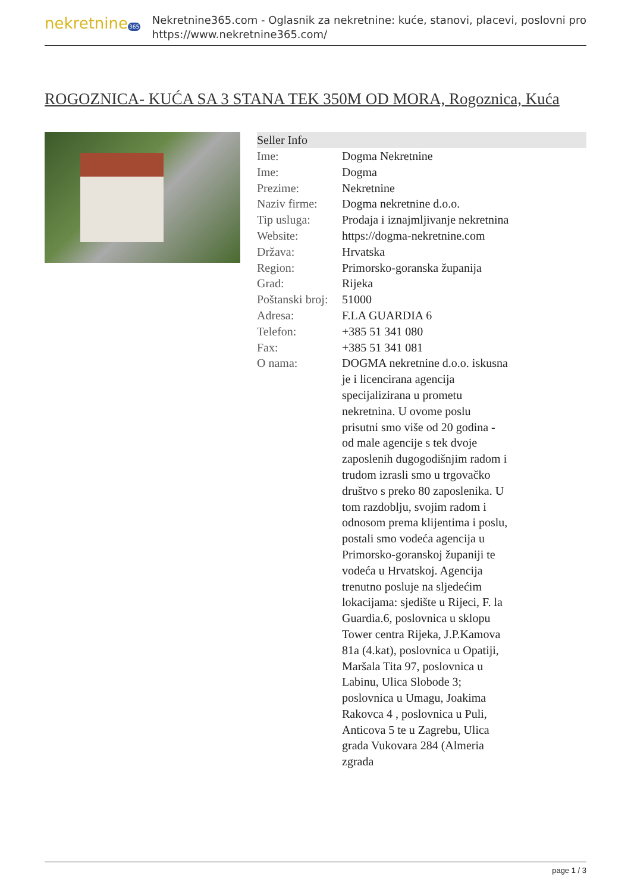nekretnine365
Nekretnine365.com - Oglasnik za nekretnine: kuće, stanovi, placevi, poslovni pro
https://www.nekretnine365.com/
ROGOZNICA- KUĆA SA 3 STANA TEK 350M OD MORA, Rogoznica, Kuća
| Seller Info | |
| --- | --- |
| Ime: | Dogma Nekretnine |
| Ime: | Dogma |
| Prezime: | Nekretnine |
| Naziv firme: | Dogma nekretnine d.o.o. |
| Tip usluga: | Prodaja i iznajmljivanje nekretnina |
| Website: | https://dogma-nekretnine.com |
| Država: | Hrvatska |
| Region: | Primorsko-goranska županija |
| Grad: | Rijeka |
| Poštanski broj: | 51000 |
| Adresa: | F.LA GUARDIA 6 |
| Telefon: | +385 51 341 080 |
| Fax: | +385 51 341 081 |
| O nama: | DOGMA nekretnine d.o.o. iskusna je i licencirana agencija specijalizirana u prometu nekretnina. U ovome poslu prisutni smo više od 20 godina - od male agencije s tek dvoje zaposlenih dugogodišnjim radom i trudom izrasli smo u trgovačko društvo s preko 80 zaposlenika. U tom razdoblju, svojim radom i odnosom prema klijentima i poslu, postali smo vodeća agencija u Primorsko-goranskoj županiji te vodeća u Hrvatskoj. Agencija trenutno posluje na sljedećim lokacijama: sjedište u Rijeci, F. la Guardia.6, poslovnica u sklopu Tower centra Rijeka, J.P.Kamova 81a (4.kat), poslovnica u Opatiji, Maršala Tita 97, poslovnica u Labinu, Ulica Slobode 3; poslovnica u Umagu, Joakima Rakovca 4 , poslovnica u Puli, Anticova 5 te u Zagrebu, Ulica grada Vukovara 284 (Almeria zgrada |
page 1 / 3